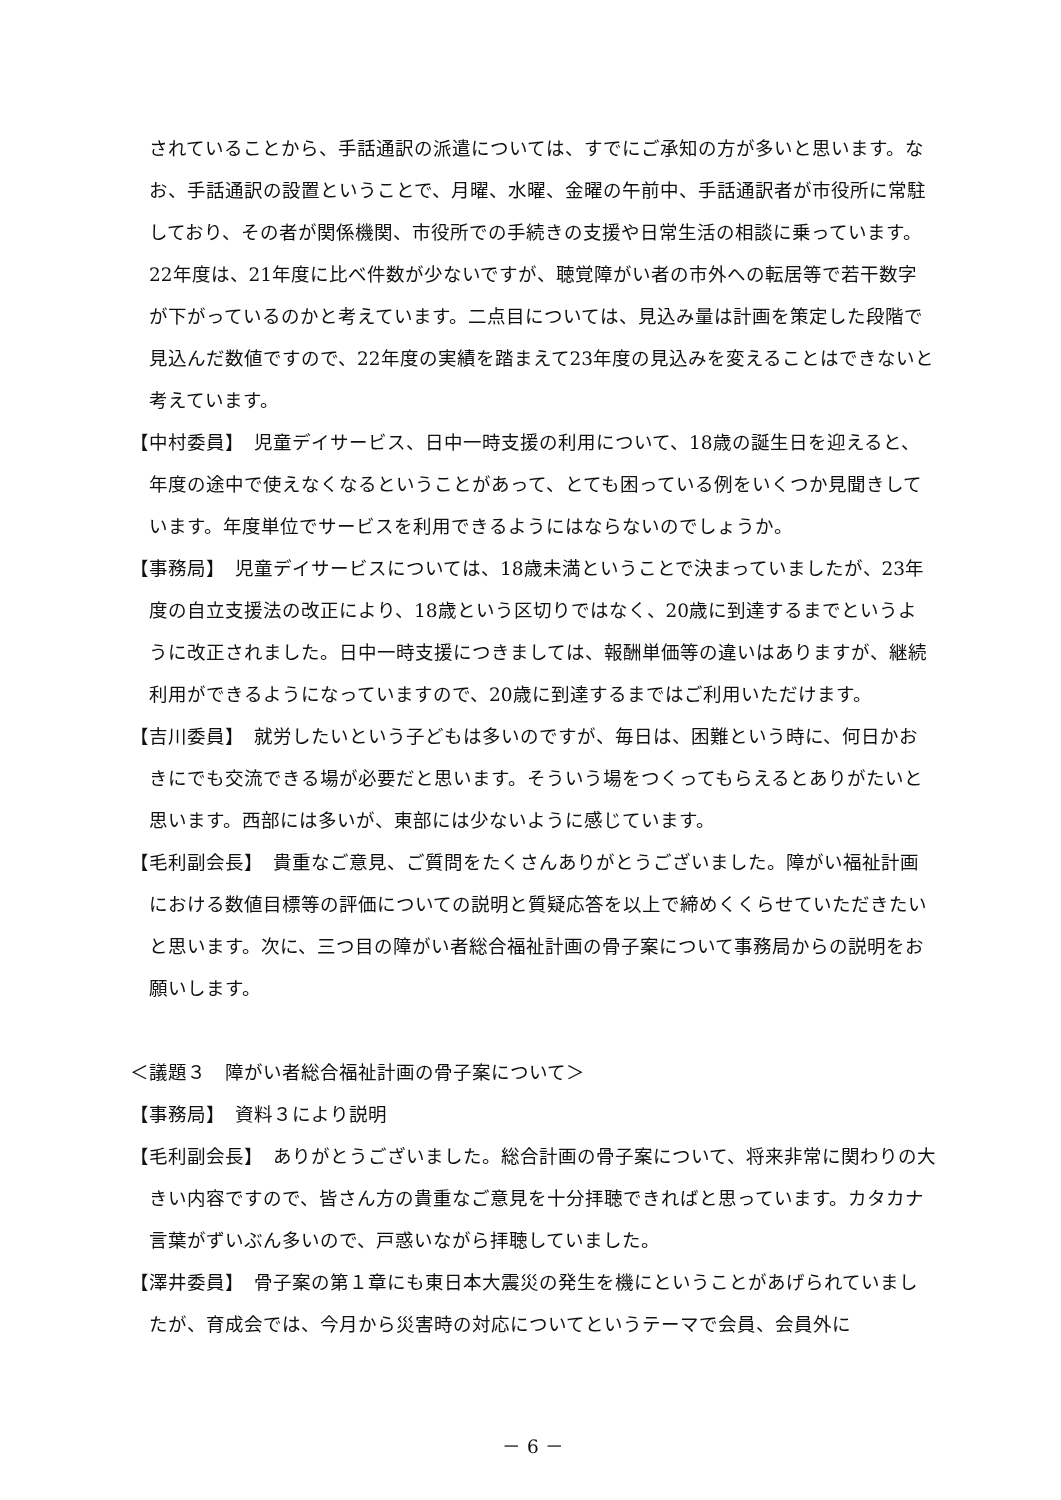されていることから、手話通訳の派遣については、すでにご承知の方が多いと思います。なお、手話通訳の設置ということで、月曜、水曜、金曜の午前中、手話通訳者が市役所に常駐しており、その者が関係機関、市役所での手続きの支援や日常生活の相談に乗っています。22年度は、21年度に比べ件数が少ないですが、聴覚障がい者の市外への転居等で若干数字が下がっているのかと考えています。二点目については、見込み量は計画を策定した段階で見込んだ数値ですので、22年度の実績を踏まえて23年度の見込みを変えることはできないと考えています。
【中村委員】　児童デイサービス、日中一時支援の利用について、18歳の誕生日を迎えると、年度の途中で使えなくなるということがあって、とても困っている例をいくつか見聞きしています。年度単位でサービスを利用できるようにはならないのでしょうか。
【事務局】　児童デイサービスについては、18歳未満ということで決まっていましたが、23年度の自立支援法の改正により、18歳という区切りではなく、20歳に到達するまでというように改正されました。日中一時支援につきましては、報酬単価等の違いはありますが、継続利用ができるようになっていますので、20歳に到達するまではご利用いただけます。
【吉川委員】　就労したいという子どもは多いのですが、毎日は、困難という時に、何日かおきにでも交流できる場が必要だと思います。そういう場をつくってもらえるとありがたいと思います。西部には多いが、東部には少ないように感じています。
【毛利副会長】　貴重なご意見、ご質問をたくさんありがとうございました。障がい福祉計画における数値目標等の評価についての説明と質疑応答を以上で締めくくらせていただきたいと思います。次に、三つ目の障がい者総合福祉計画の骨子案について事務局からの説明をお願いします。
＜議題３　障がい者総合福祉計画の骨子案について＞
【事務局】　資料３により説明
【毛利副会長】　ありがとうございました。総合計画の骨子案について、将来非常に関わりの大きい内容ですので、皆さん方の貴重なご意見を十分拝聴できればと思っています。カタカナ言葉がずいぶん多いので、戸惑いながら拝聴していました。
【澤井委員】　骨子案の第１章にも東日本大震災の発生を機にということがあげられていましたが、育成会では、今月から災害時の対応についてというテーマで会員、会員外に
－ 6 －